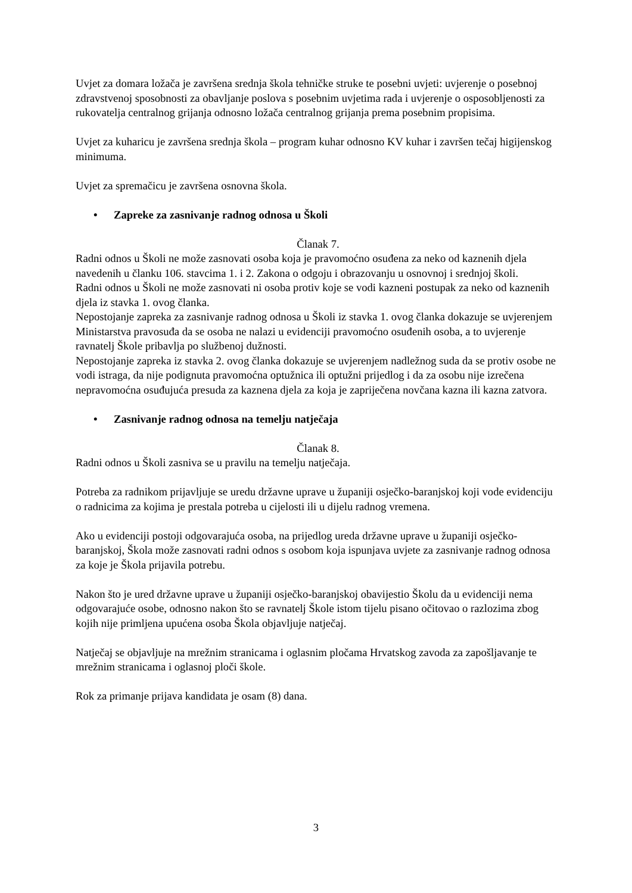Uvjet za domara ložača je završena srednja škola tehničke struke te posebni uvjeti: uvjerenje o posebnoj zdravstvenoj sposobnosti za obavljanje poslova s posebnim uvjetima rada i uvjerenje o osposobljenosti za rukovatelja centralnog grijanja odnosno ložača centralnog grijanja prema posebnim propisima.
Uvjet za kuharicu je završena srednja škola – program kuhar odnosno KV kuhar i završen tečaj higijenskog minimuma.
Uvjet za spremačicu je završena osnovna škola.
• Zapreke za zasnivanje radnog odnosa u Školi
Članak 7.
Radni odnos u Školi ne može zasnovati osoba koja je pravomoćno osuđena za neko od kaznenih djela navedenih u članku 106. stavcima 1. i 2. Zakona o odgoju i obrazovanju u osnovnoj i srednjoj školi.
Radni odnos u Školi ne može zasnovati ni osoba protiv koje se vodi kazneni postupak za neko od kaznenih djela iz stavka 1. ovog članka.
Nepostojanje zapreka za zasnivanje radnog odnosa u Školi iz stavka 1. ovog članka dokazuje se uvjerenjem Ministarstva pravosuđa da se osoba ne nalazi u evidenciji pravomoćno osuđenih osoba, a to uvjerenje ravnatelj Škole pribavlja po službenoj dužnosti.
Nepostojanje zapreka iz stavka 2. ovog članka dokazuje se uvjerenjem nadležnog suda da se protiv osobe ne vodi istraga, da nije podignuta pravomoćna optužnica ili optužni prijedlog i da za osobu nije izrečena nepravomoćna osuđujuća presuda za kaznena djela za koja je zapriječena novčana kazna ili kazna zatvora.
• Zasnivanje radnog odnosa na temelju natječaja
Članak 8.
Radni odnos u Školi zasniva se u pravilu na temelju natječaja.
Potreba za radnikom prijavljuje se uredu državne uprave u županiji osječko-baranjskoj koji vode evidenciju o radnicima za kojima je prestala potreba u cijelosti ili u dijelu radnog vremena.
Ako u evidenciji postoji odgovarajuća osoba, na prijedlog ureda državne uprave u županiji osječko-baranjskoj, Škola može zasnovati radni odnos s osobom koja ispunjava uvjete za zasnivanje radnog odnosa za koje je Škola prijavila potrebu.
Nakon što je ured državne uprave u županiji osječko-baranjskoj obavijestio Školu da u evidenciji nema odgovarajuće osobe, odnosno nakon što se ravnatelj Škole istom tijelu pisano očitovao o razlozima zbog kojih nije primljena upućena osoba Škola objavljuje natječaj.
Natječaj se objavljuje na mrežnim stranicama i oglasnim pločama Hrvatskog zavoda za zapošljavanje te mrežnim stranicama i oglasnoj ploči škole.
Rok za primanje prijava kandidata je osam (8) dana.
3